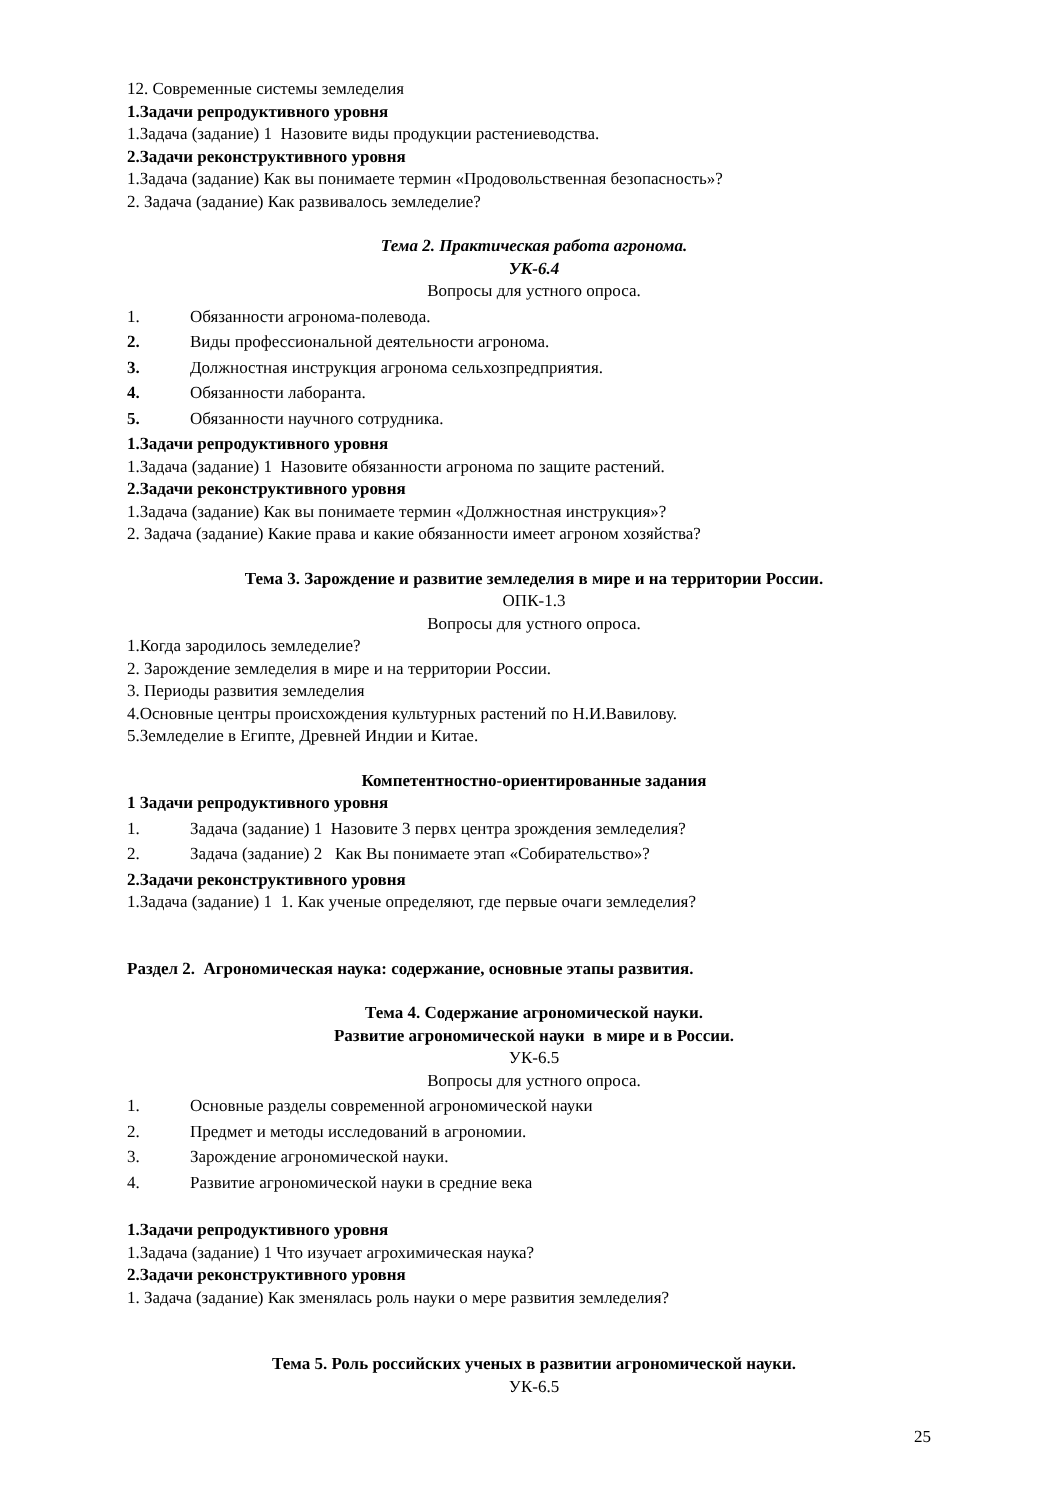12. Современные системы земледелия
1.Задачи репродуктивного уровня
1.Задача (задание) 1 Назовите виды продукции растениеводства.
2.Задачи реконструктивного уровня
1.Задача (задание) Как вы понимаете термин «Продовольственная безопасность»?
2. Задача (задание) Как развивалось земледелие?
Тема 2. Практическая работа агронома.
УК-6.4
Вопросы для устного опроса.
1. Обязанности агронома-полевода.
2. Виды профессиональной деятельности агронома.
3. Должностная инструкция агронома сельхозпредприятия.
4. Обязанности лаборанта.
5. Обязанности научного сотрудника.
1.Задачи репродуктивного уровня
1.Задача (задание) 1 Назовите обязанности агронома по защите растений.
2.Задачи реконструктивного уровня
1.Задача (задание) Как вы понимаете термин «Должностная инструкция»?
2. Задача (задание) Какие права и какие обязанности имеет агроном хозяйства?
Тема 3. Зарождение и развитие земледелия в мире и на территории России.
ОПК-1.3
Вопросы для устного опроса.
1.Когда зародилось земледелие?
2. Зарождение земледелия в мире и на территории России.
3. Периоды развития земледелия
4.Основные центры происхождения культурных растений по Н.И.Вавилову.
5.Земледелие в Египте, Древней Индии и Китае.
Компетентностно-ориентированные задания
1 Задачи репродуктивного уровня
1. Задача (задание) 1 Назовите 3 первх центра зрождения земледелия?
2. Задача (задание) 2 Как Вы понимаете этап «Собирательство»?
2.Задачи реконструктивного уровня
1.Задача (задание) 1 1. Как ученые определяют, где первые очаги земледелия?
Раздел 2. Агрономическая наука: содержание, основные этапы развития.
Тема 4. Содержание агрономической науки.
Развитие агрономической науки в мире и в России.
УК-6.5
Вопросы для устного опроса.
1. Основные разделы современной агрономической науки
2. Предмет и методы исследований в агрономии.
3. Зарождение агрономической науки.
4. Развитие агрономической науки в средние века
1.Задачи репродуктивного уровня
1.Задача (задание) 1 Что изучает агрохимическая наука?
2.Задачи реконструктивного уровня
1. Задача (задание) Как зменялась роль науки о мере развития земледелия?
Тема 5. Роль российских ученых в развитии агрономической науки.
УК-6.5
25